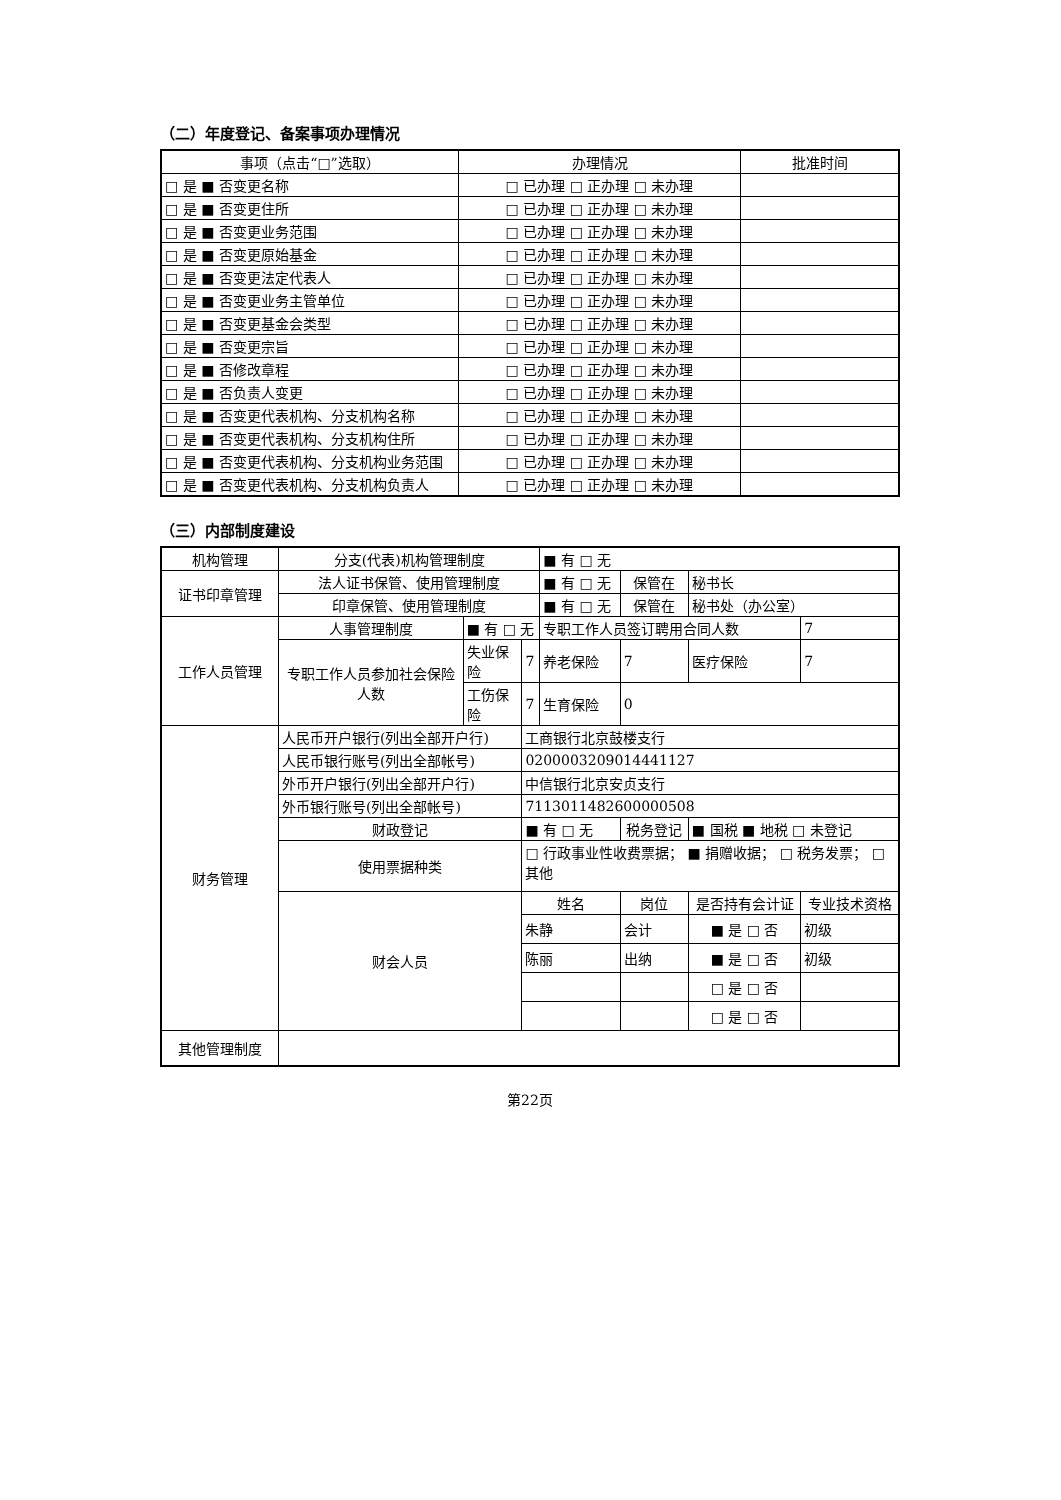（二）年度登记、备案事项办理情况
| 事项（点击“□”选取） | 办理情况 | 批准时间 |
| --- | --- | --- |
| □ 是 ■ 否变更名称 | □ 已办理 □ 正办理 □ 未办理 | |
| □ 是 ■ 否变更住所 | □ 已办理 □ 正办理 □ 未办理 | |
| □ 是 ■ 否变更业务范围 | □ 已办理 □ 正办理 □ 未办理 | |
| □ 是 ■ 否变更原始基金 | □ 已办理 □ 正办理 □ 未办理 | |
| □ 是 ■ 否变更法定代表人 | □ 已办理 □ 正办理 □ 未办理 | |
| □ 是 ■ 否变更业务主管单位 | □ 已办理 □ 正办理 □ 未办理 | |
| □ 是 ■ 否变更基金会类型 | □ 已办理 □ 正办理 □ 未办理 | |
| □ 是 ■ 否变更宗旨 | □ 已办理 □ 正办理 □ 未办理 | |
| □ 是 ■ 否修改章程 | □ 已办理 □ 正办理 □ 未办理 | |
| □ 是 ■ 否负责人变更 | □ 已办理 □ 正办理 □ 未办理 | |
| □ 是 ■ 否变更代表机构、分支机构名称 | □ 已办理 □ 正办理 □ 未办理 | |
| □ 是 ■ 否变更代表机构、分支机构住所 | □ 已办理 □ 正办理 □ 未办理 | |
| □ 是 ■ 否变更代表机构、分支机构业务范围 | □ 已办理 □ 正办理 □ 未办理 | |
| □ 是 ■ 否变更代表机构、分支机构负责人 | □ 已办理 □ 正办理 □ 未办理 | |
（三）内部制度建设
| 机构管理 | 分支(代表)机构管理制度 | | | ■ 有 □ 无 | | | | | |
| 证书印章管理 | 法人证书保管、使用管理制度 | | | ■ 有 □ 无 | | 保管在 | 秘书长 | | |
| | 印章保管、使用管理制度 | | | ■ 有 □ 无 | | 保管在 | 秘书处（办公室） | | |
| 工作人员管理 | 人事管理制度 | ■ 有 □ 无 | | 专职工作人员签订聘用合同人数 | | | | 7 | |
| | 专职工作人员参加社会保险人数 | 失业保险 | 7 | 养老保险 | 7 | | 医疗保险 | 7 | |
| | | 工伤保险 | 7 | 生育保险 | 0 | | | | |
| 财务管理 | 人民币开户银行(列出全部开户行) | | 工商银行北京鼓楼支行 | | | | | | |
| | 人民币银行账号(列出全部帐号) | | 0200003209014441127 | | | | | | |
| | 外币开户银行(列出全部开户行) | | 中信银行北京安贞支行 | | | | | | |
| | 外币银行账号(列出全部帐号) | | 7113011482600000508 | | | | | | |
| | 财政登记 | | ■ 有 □ 无 | | 税务登记 | | ■ 国税 ■ 地税 □ 未登记 | | |
| | 使用票据种类 | | □ 行政事业性收费票据； ■ 捐赠收据； □ 税务发票； □ 其他 | | | | | | |
| | 财会人员 | | 姓名 | | 岗位 | | 是否持有会计证 | | 专业技术资格 |
| | | | 朱静 | | 会计 | | ■ 是 □ 否 | | 初级 |
| | | | 陈丽 | | 出纳 | | ■ 是 □ 否 | | 初级 |
| | | | | | | | □ 是 □ 否 | | |
| | | | | | | | □ 是 □ 否 | | |
| 其他管理制度 | | | | | | | | | |
第22页